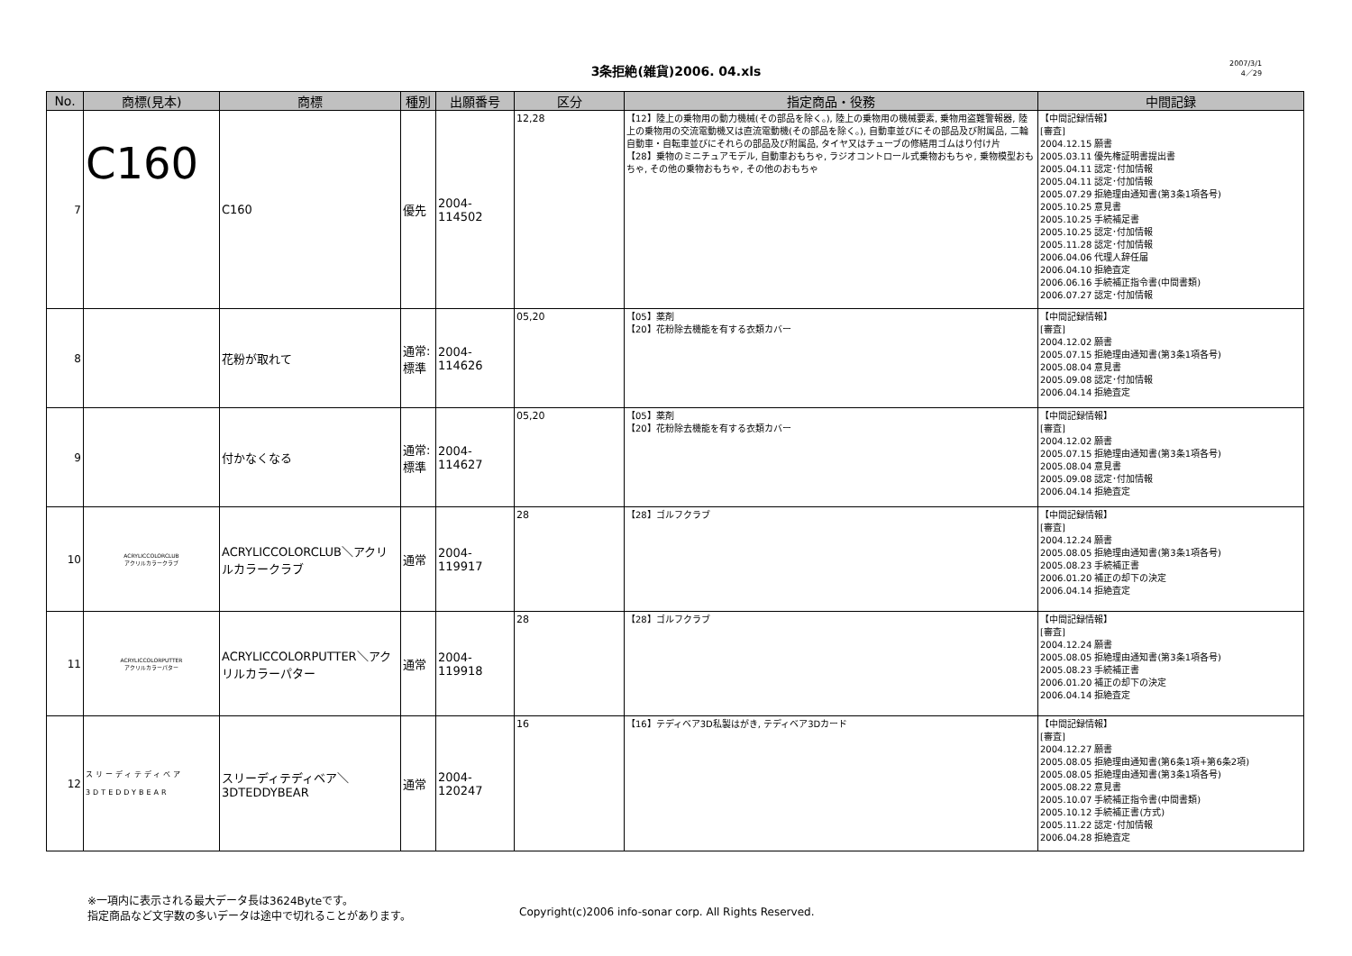3条拒絶(雑貨)2006. 04.xls
2007/3/1
4／29
| No. | 商標(見本) | 商標 | 種別 | 出願番号 | 区分 | 指定商品・役務 | 中間記録 |
| --- | --- | --- | --- | --- | --- | --- | --- |
| 7 | C160 | C160 | 優先 | 2004-114502 | 12,28 | 【12】陸上の乗物用の動力機械(その部品を除く。), 陸上の乗物用の機械要素, 乗物用盗難警報器, 陸上の乗物用の交流電動機又は直流電動機(その部品を除く。), 自動車並びにその部品及び附属品, 二輪自動車・自転車並びにそれらの部品及び附属品, タイヤ又はチューブの修繕用ゴムはり付け片 【28】乗物のミニチュアモデル, 自動車おもちゃ, ラジオコントロール式乗物おもちゃ, 乗物模型おもちゃ, その他の乗物おもちゃ, その他のおもちゃ | 【中間記録情報】 [審査] 2004.12.15 願書 2005.03.11 優先権証明書提出書 2005.04.11 認定･付加情報 2005.04.11 認定･付加情報 2005.07.29 拒絶理由通知書(第3条1項各号) 2005.10.25 意見書 2005.10.25 手続補足書 2005.10.25 認定･付加情報 2005.11.28 認定･付加情報 2006.04.06 代理人辞任届 2006.04.10 拒絶査定 2006.06.16 手続補正指令書(中間書類) 2006.07.27 認定･付加情報 |
| 8 | | 花粉が取れて | 通常:標準 | 2004-114626 | 05,20 | 【05】薬剤 【20】花粉除去機能を有する衣類カバー | 【中間記録情報】 [審査] 2004.12.02 願書 2005.07.15 拒絶理由通知書(第3条1項各号) 2005.08.04 意見書 2005.09.08 認定･付加情報 2006.04.14 拒絶査定 |
| 9 | | 付かなくなる | 通常:標準 | 2004-114627 | 05,20 | 【05】薬剤 【20】花粉除去機能を有する衣類カバー | 【中間記録情報】 [審査] 2004.12.02 願書 2005.07.15 拒絶理由通知書(第3条1項各号) 2005.08.04 意見書 2005.09.08 認定･付加情報 2006.04.14 拒絶査定 |
| 10 | ACRYLICCOLORCLUB アクリルカラークラブ | ACRYLICCOLORCLUB＼アクリルカラークラブ | 通常 | 2004-119917 | 28 | 【28】ゴルフクラブ | 【中間記録情報】 [審査] 2004.12.24 願書 2005.08.05 拒絶理由通知書(第3条1項各号) 2005.08.23 手続補正書 2006.01.20 補正の却下の決定 2006.04.14 拒絶査定 |
| 11 | ACRYLICCOLORPUTTER アクリルカラーパター | ACRYLICCOLORPUTTER＼アクリルカラーパター | 通常 | 2004-119918 | 28 | 【28】ゴルフクラブ | 【中間記録情報】 [審査] 2004.12.24 願書 2005.08.05 拒絶理由通知書(第3条1項各号) 2005.08.23 手続補正書 2006.01.20 補正の却下の決定 2006.04.14 拒絶査定 |
| 12 | スリーディテディベア 3DTEDDYBEAR | スリーディテディベア＼3DTEDDYBEAR | 通常 | 2004-120247 | 16 | 【16】テディベア3D私製はがき, テディベア3Dカード | 【中間記録情報】 [審査] 2004.12.27 願書 2005.08.05 拒絶理由通知書(第6条1項+第6条2項) 2005.08.05 拒絶理由通知書(第3条1項各号) 2005.08.22 意見書 2005.10.07 手続補正指令書(中間書類) 2005.10.12 手続補正書(方式) 2005.11.22 認定･付加情報 2006.04.28 拒絶査定 |
※一項内に表示される最大データ長は3624Byteです。
指定商品など文字数の多いデータは途中で切れることがあります。
Copyright(c)2006 info-sonar corp. All Rights Reserved.